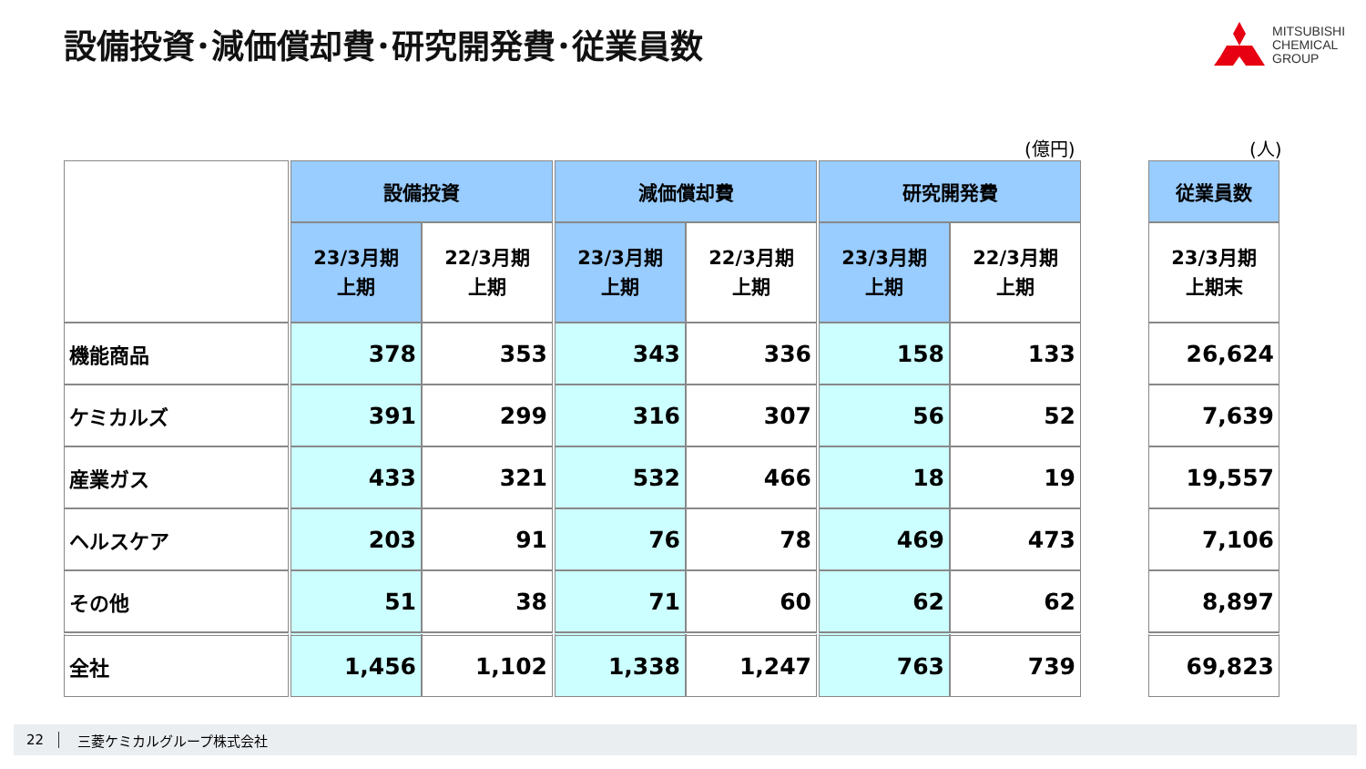設備投資･減価償却費･研究開発費･従業員数
MITSUBISHI
CHEMICAL
GROUP
(億円) (人)
| | | 設備投資 | | | 減価償却費 | | | 研究開発費 | | | 従業員数 |
| | | 23/3月期 上期 | 22/3月期 上期 | | 23/3月期 上期 | 22/3月期 上期 | | 23/3月期 上期 | 22/3月期 上期 | | 23/3月期 上期末 |
| 機能商品 | | 378 | 353 | | 343 | 336 | | 158 | 133 | | 26,624 |
| ケミカルズ | | 391 | 299 | | 316 | 307 | | 56 | 52 | | 7,639 |
| 産業ガス | | 433 | 321 | | 532 | 466 | | 18 | 19 | | 19,557 |
| ヘルスケア | | 203 | 91 | | 76 | 78 | | 469 | 473 | | 7,106 |
| その他 | | 51 | 38 | | 71 | 60 | | 62 | 62 | | 8,897 |
| 全社 | | 1,456 | 1,102 | | 1,338 | 1,247 | | 763 | 739 | | 69,823 |
22 三菱ケミカルグループ株式会社